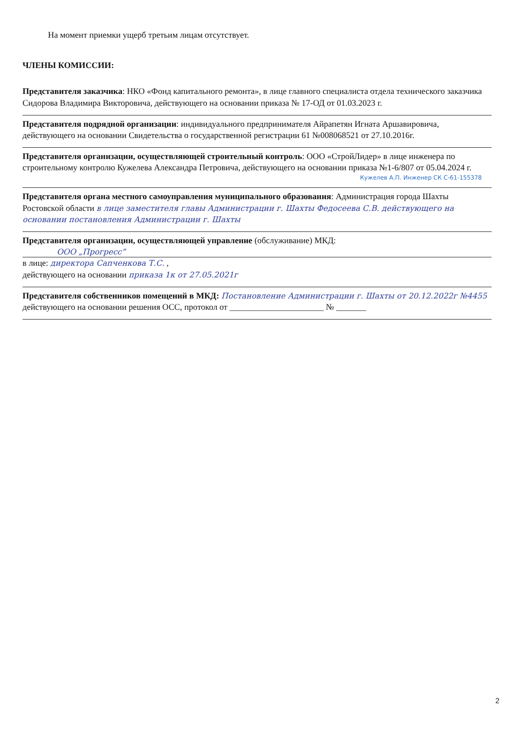На момент приемки ущерб третьим лицам отсутствует.
ЧЛЕНЫ КОМИССИИ:
Представителя заказчика: НКО «Фонд капитального ремонта», в лице главного специалиста отдела технического заказчика Сидорова Владимира Викторовича, действующего на основании приказа № 17-ОД от 01.03.2023 г.
Представителя подрядной организации: индивидуального предпринимателя Айрапетян Игната Аршавировича, действующего на основании Свидетельства о государственной регистрации 61 №008068521 от 27.10.2016г.
Представителя организации, осуществляющей строительный контроль: ООО «СтройЛидер» в лице инженера по строительному контролю Кужелева Александра Петровича, действующего на основании приказа №1-6/807 от 05.04.2024 г.
Кужелев А.П. Инженер СК С-61-155378
Представителя органа местного самоуправления муниципального образования: Администрация города Шахты Ростовской области в лице заместителя главы Администрации г. Шахты Федосеева С.В. действующего на основании постановления Администрации г. Шахты
Представителя организации, осуществляющей управление (обслуживание) МКД:
ООО „Прогресс”
в лице: директора Сапченкова Т.С. ,
действующего на основании приказа 1к от 27.05.2021г
Представителя собственников помещений в МКД: Постановление Администрации г. Шахты от 20.12.2022г №4455
действующего на основании решения ОСС, протокол от ______________________ № _______
2